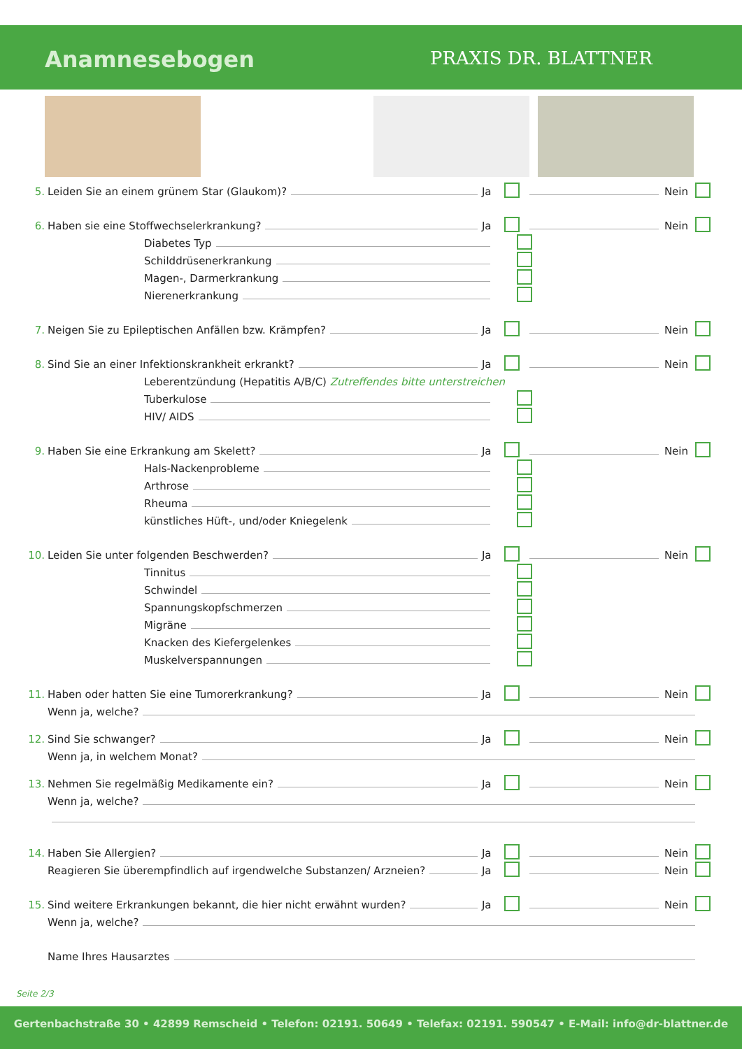Anamnesebogen PRAXIS DR. BLATTNER
5. Leiden Sie an einem grünem Star (Glaukom)? Ja Nein
6. Haben sie eine Stoffwechselerkrankung? Ja Nein
Diabetes Typ
Schilddrüsenerkrankung
Magen-, Darmerkrankung
Nierenerkrankung
7. Neigen Sie zu Epileptischen Anfällen bzw. Krämpfen? Ja Nein
8. Sind Sie an einer Infektionskrankheit erkrankt? Ja Nein
Leberentzündung (Hepatitis A/B/C) Zutreffendes bitte unterstreichen
Tuberkulose
HIV/ AIDS
9. Haben Sie eine Erkrankung am Skelett? Ja Nein
Hals-Nackenprobleme
Arthrose
Rheuma
künstliches Hüft-, und/oder Kniegelenk
10. Leiden Sie unter folgenden Beschwerden? Ja Nein
Tinnitus
Schwindel
Spannungskopfschmerzen
Migräne
Knacken des Kiefergelenkes
Muskelverspannungen
11. Haben oder hatten Sie eine Tumorerkrankung? Ja Nein
Wenn ja, welche?
12. Sind Sie schwanger? Ja Nein
Wenn ja, in welchem Monat?
13. Nehmen Sie regelmäßig Medikamente ein? Ja Nein
Wenn ja, welche?
14. Haben Sie Allergien? Ja Nein
Reagieren Sie überempfindlich auf irgendwelche Substanzen/ Arzneien? Ja Nein
15. Sind weitere Erkrankungen bekannt, die hier nicht erwähnt wurden? Ja Nein
Wenn ja, welche?
Name Ihres Hausarztes
Seite 2/3
Gertenbachstraße 30 • 42899 Remscheid • Telefon: 02191. 50649 • Telefax: 02191. 590547 • E-Mail: info@dr-blattner.de